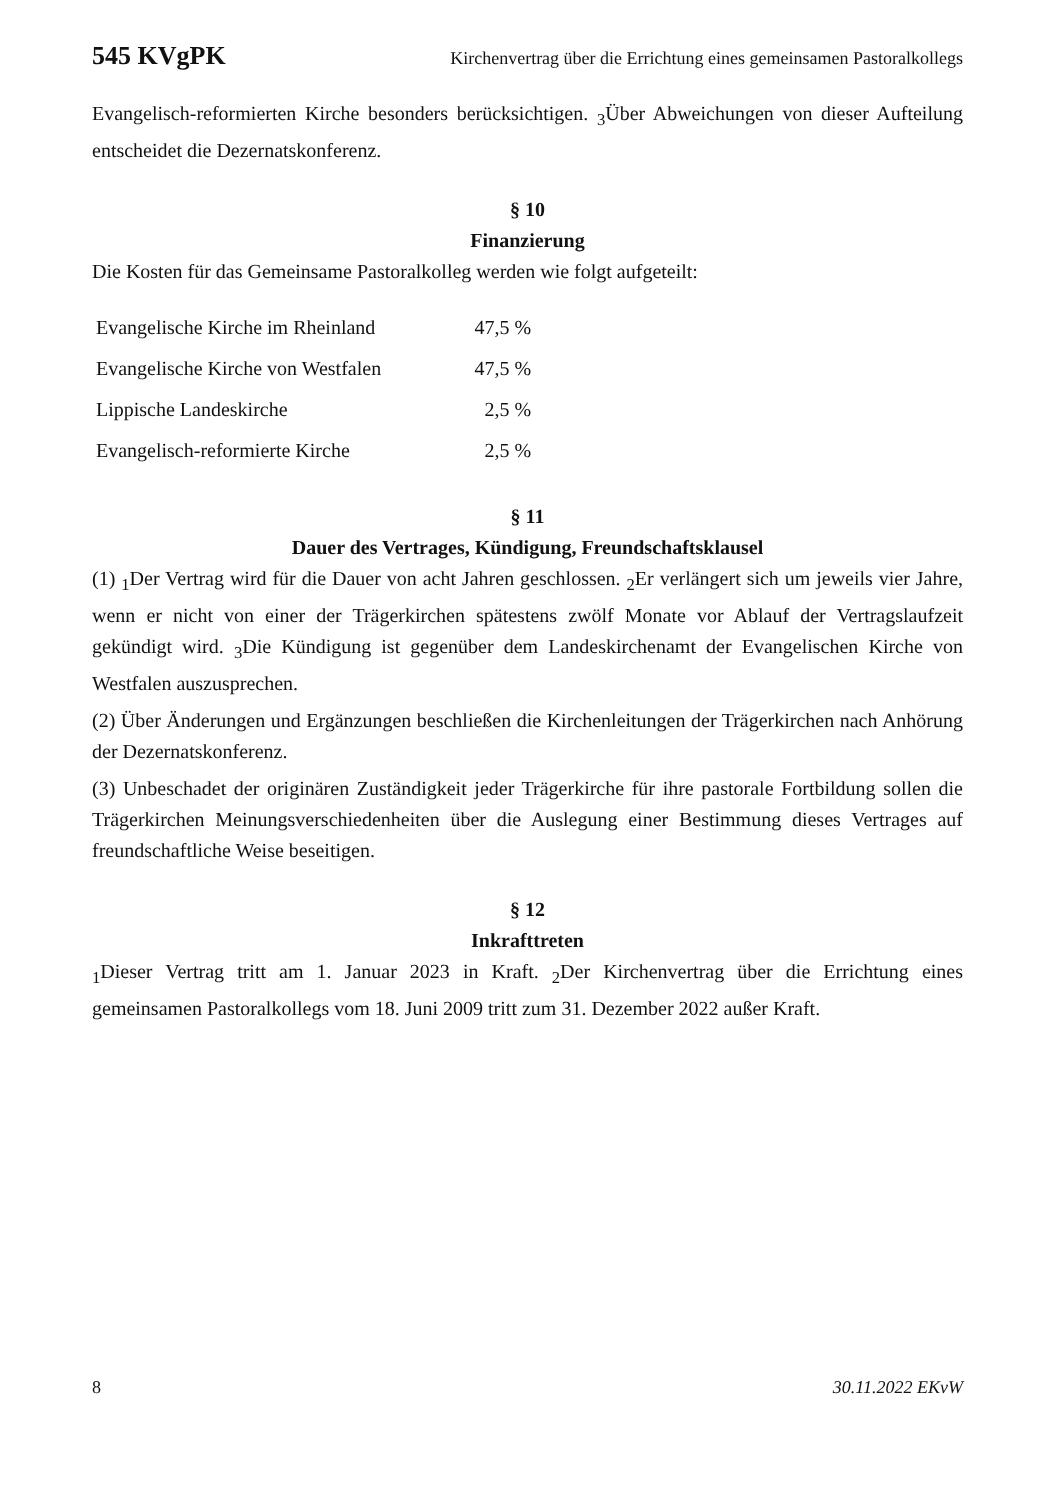545 KVgPK Kirchenvertrag über die Errichtung eines gemeinsamen Pastoralkollegs
Evangelisch-reformierten Kirche besonders berücksichtigen. <sub>3</sub>Über Abweichungen von dieser Aufteilung entscheidet die Dezernatskonferenz.
§ 10
Finanzierung
Die Kosten für das Gemeinsame Pastoralkolleg werden wie folgt aufgeteilt:
| Evangelische Kirche im Rheinland | 47,5 % |
| Evangelische Kirche von Westfalen | 47,5 % |
| Lippische Landeskirche | 2,5 % |
| Evangelisch-reformierte Kirche | 2,5 % |
§ 11
Dauer des Vertrages, Kündigung, Freundschaftsklausel
(1) <sub>1</sub>Der Vertrag wird für die Dauer von acht Jahren geschlossen. <sub>2</sub>Er verlängert sich um jeweils vier Jahre, wenn er nicht von einer der Trägerkirchen spätestens zwölf Monate vor Ablauf der Vertragslaufzeit gekündigt wird. <sub>3</sub>Die Kündigung ist gegenüber dem Landeskirchenamt der Evangelischen Kirche von Westfalen auszusprechen.
(2) Über Änderungen und Ergänzungen beschließen die Kirchenleitungen der Trägerkirchen nach Anhörung der Dezernatskonferenz.
(3) Unbeschadet der originären Zuständigkeit jeder Trägerkirche für ihre pastorale Fortbildung sollen die Trägerkirchen Meinungsverschiedenheiten über die Auslegung einer Bestimmung dieses Vertrages auf freundschaftliche Weise beseitigen.
§ 12
Inkrafttreten
<sub>1</sub>Dieser Vertrag tritt am 1. Januar 2023 in Kraft. <sub>2</sub>Der Kirchenvertrag über die Errichtung eines gemeinsamen Pastoralkollegs vom 18. Juni 2009 tritt zum 31. Dezember 2022 außer Kraft.
8 30.11.2022 EKvW